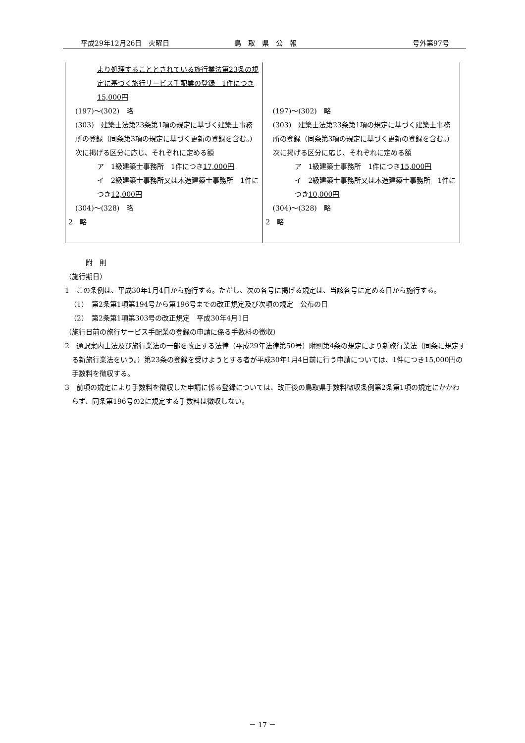平成29年12月26日　火曜日 鳥　取　県　公　報 号外第97号
| より処理することとされている旅行業法第23条の規定に基づく旅行サービス手配業の登録 1件につき15,000円 (197)～(302) 略 (303) 建築士法第23条第1項の規定に基づく建築士事務所の登録（同条第3項の規定に基づく更新の登録を含む。） 次に掲げる区分に応じ、それぞれに定める額 ア 1級建築士事務所 1件につき 17,000円 イ 2級建築士事務所又は木造建築士事務所 1件につき 12,000円 (304)～(328) 略 2 略 | (197)～(302) 略 (303) 建築士法第23条第1項の規定に基づく建築士事務所の登録（同条第3項の規定に基づく更新の登録を含む。） 次に掲げる区分に応じ、それぞれに定める額 ア 1級建築士事務所 1件につき 15,000円 イ 2級建築士事務所又は木造建築士事務所 1件につき 10,000円 (304)～(328) 略 2 略 |
附　則
（施行期日）
1　この条例は、平成30年1月4日から施行する。ただし、次の各号に掲げる規定は、当該各号に定める日から施行する。
（1）　第2条第1項第194号から第196号までの改正規定及び次項の規定　公布の日
（2）　第2条第1項第303号の改正規定　平成30年4月1日
（施行日前の旅行サービス手配業の登録の申請に係る手数料の徴収）
2　通訳案内士法及び旅行業法の一部を改正する法律（平成29年法律第50号）附則第4条の規定により新旅行業法（同条に規定する新旅行業法をいう。）第23条の登録を受けようとする者が平成30年1月4日前に行う申請については、1件につき15,000円の手数料を徴収する。
3　前項の規定により手数料を徴収した申請に係る登録については、改正後の鳥取県手数料徴収条例第2条第1項の規定にかかわらず、同条第196号の2に規定する手数料は徴収しない。
－ 17 －